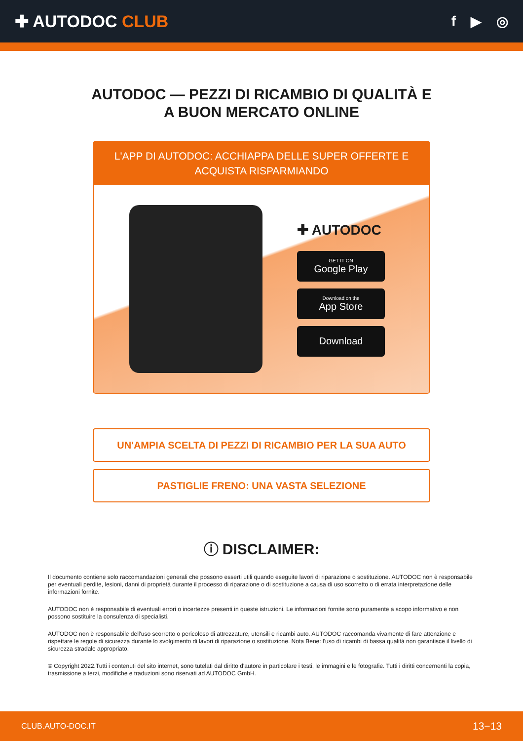✚ AUTODOC CLUB
f ▶ ◎
AUTODOC — PEZZI DI RICAMBIO DI QUALITÀ E A BUON MERCATO ONLINE
L'APP DI AUTODOC: ACCHIAPPA DELLE SUPER OFFERTE E ACQUISTA RISPARMIANDO
✚ AUTODOC
GET IT ON
Google Play
Download on the
App Store
Download
UN'AMPIA SCELTA DI PEZZI DI RICAMBIO PER LA SUA AUTO
PASTIGLIE FRENO: UNA VASTA SELEZIONE
ⓘ DISCLAIMER:
Il documento contiene solo raccomandazioni generali che possono esserti utili quando eseguite lavori di riparazione o sostituzione. AUTODOC non è responsabile per eventuali perdite, lesioni, danni di proprietà durante il processo di riparazione o di sostituzione a causa di uso scorretto o di errata interpretazione delle informazioni fornite.
AUTODOC non è responsabile di eventuali errori o incertezze presenti in queste istruzioni. Le informazioni fornite sono puramente a scopo informativo e non possono sostituire la consulenza di specialisti.
AUTODOC non è responsabile dell'uso scorretto o pericoloso di attrezzature, utensili e ricambi auto. AUTODOC raccomanda vivamente di fare attenzione e rispettare le regole di sicurezza durante lo svolgimento di lavori di riparazione o sostituzione. Nota Bene: l'uso di ricambi di bassa qualità non garantisce il livello di sicurezza stradale appropriato.
© Copyright 2022.Tutti i contenuti del sito internet, sono tutelati dal diritto d'autore in particolare i testi, le immagini e le fotografie. Tutti i diritti concernenti la copia, trasmissione a terzi, modifiche e traduzioni sono riservati ad AUTODOC GmbH.
CLUB.AUTO-DOC.IT 13−13